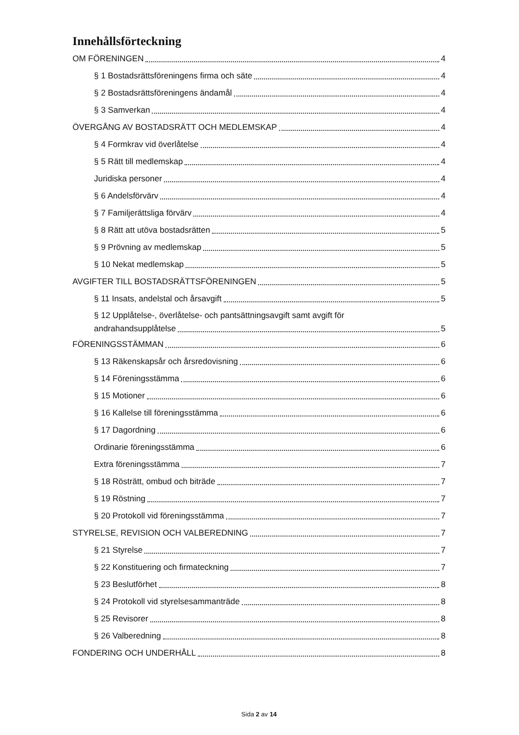Innehållsförteckning
OM FÖRENINGEN 4
§ 1 Bostadsrättsföreningens firma och säte 4
§ 2 Bostadsrättsföreningens ändamål 4
§ 3 Samverkan 4
ÖVERGÅNG AV BOSTADSRÄTT OCH MEDLEMSKAP 4
§ 4 Formkrav vid överlåtelse 4
§ 5 Rätt till medlemskap 4
Juridiska personer 4
§ 6 Andelsförvärv 4
§ 7 Familjerättsliga förvärv 4
§ 8 Rätt att utöva bostadsrätten 5
§ 9 Prövning av medlemskap 5
§ 10 Nekat medlemskap 5
AVGIFTER TILL BOSTADSRÄTTSFÖRENINGEN 5
§ 11 Insats, andelstal och årsavgift 5
§ 12 Upplåtelse-, överlåtelse- och pantsättningsavgift samt avgift för
andrahandsupplåtelse 5
FÖRENINGSSTÄMMAN 6
§ 13 Räkenskapsår och årsredovisning 6
§ 14 Föreningsstämma 6
§ 15 Motioner 6
§ 16 Kallelse till föreningsstämma 6
§ 17 Dagordning 6
Ordinarie föreningsstämma 6
Extra föreningsstämma 7
§ 18 Rösträtt, ombud och biträde 7
§ 19 Röstning 7
§ 20 Protokoll vid föreningsstämma 7
STYRELSE, REVISION OCH VALBEREDNING 7
§ 21 Styrelse 7
§ 22 Konstituering och firmateckning 7
§ 23 Beslutförhet 8
§ 24 Protokoll vid styrelsesammanträde 8
§ 25 Revisorer 8
§ 26 Valberedning 8
FONDERING OCH UNDERHÅLL 8
Sida 2 av 14